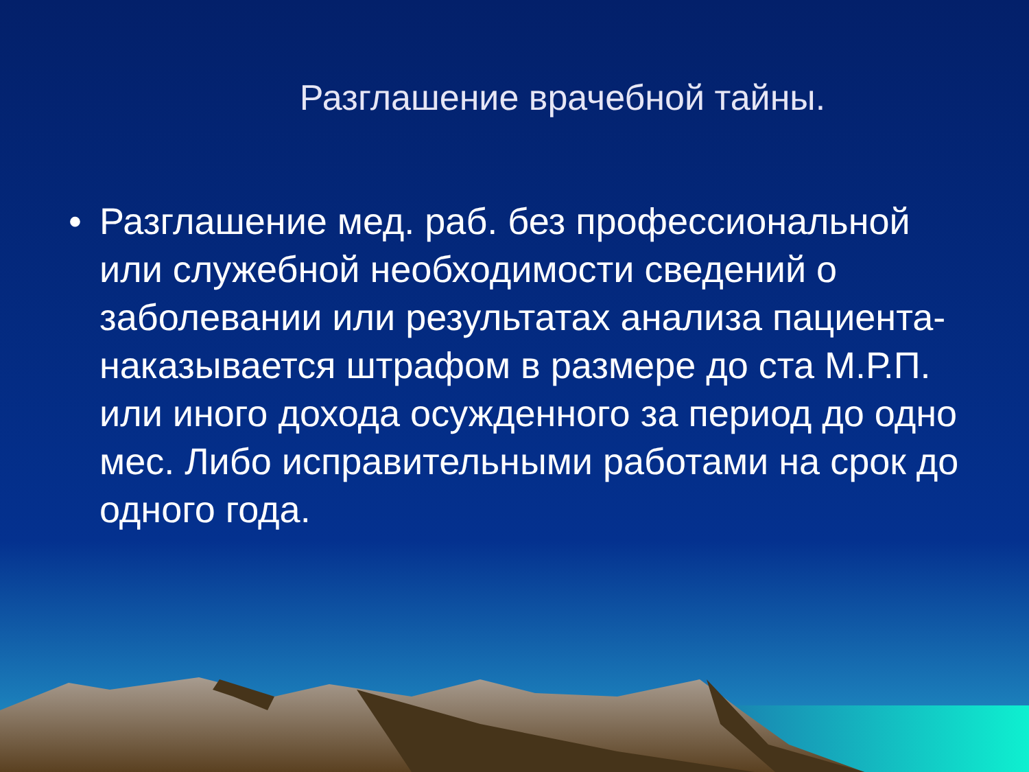Разглашение врачебной тайны.
• Разглашение мед. раб. без профессиональной или служебной необходимости сведений о заболевании или результатах анализа пациента- наказывается штрафом в размере до ста М.Р.П. или иного дохода осужденного за период до одно мес. Либо исправительными работами на срок до одного года.